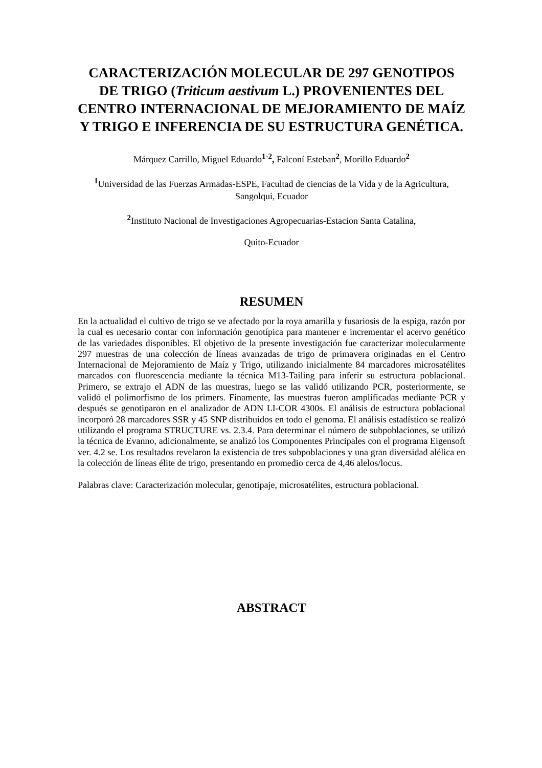CARACTERIZACIÓN MOLECULAR DE 297 GENOTIPOS DE TRIGO (Triticum aestivum L.) PROVENIENTES DEL CENTRO INTERNACIONAL DE MEJORAMIENTO DE MAÍZ Y TRIGO E INFERENCIA DE SU ESTRUCTURA GENÉTICA.
Márquez Carrillo, Miguel Eduardo<sup>1-2</sup>, Falconí Esteban<sup>2</sup>, Morillo Eduardo<sup>2</sup>
<sup>1</sup> Universidad de las Fuerzas Armadas-ESPE, Facultad de ciencias de la Vida y de la Agricultura, Sangolqui, Ecuador
<sup>2</sup> Instituto Nacional de Investigaciones Agropecuarias-Estacion Santa Catalina,
Quito-Ecuador
RESUMEN
En la actualidad el cultivo de trigo se ve afectado por la roya amarilla y fusariosis de la espiga, razón por la cual es necesario contar con información genotípica para mantener e incrementar el acervo genético de las variedades disponibles. El objetivo de la presente investigación fue caracterizar molecularmente 297 muestras de una colección de líneas avanzadas de trigo de primavera originadas en el Centro Internacional de Mejoramiento de Maíz y Trigo, utilizando inicialmente 84 marcadores microsatélites marcados con fluorescencia mediante la técnica M13-Tailing para inferir su estructura poblacional. Primero, se extrajo el ADN de las muestras, luego se las validó utilizando PCR, posteriormente, se validó el polimorfismo de los primers. Finamente, las muestras fueron amplificadas mediante PCR y después se genotiparon en el analizador de ADN LI-COR 4300s. El análisis de estructura poblacional incorporó 28 marcadores SSR y 45 SNP distribuidos en todo el genoma. El análisis estadístico se realizó utilizando el programa STRUCTURE vs. 2.3.4. Para determinar el número de subpoblaciones, se utilizó la técnica de Evanno, adicionalmente, se analizó los Componentes Principales con el programa Eigensoft ver. 4.2 se. Los resultados revelaron la existencia de tres subpoblaciones y una gran diversidad alélica en la colección de líneas élite de trigo, presentando en promedio cerca de 4,46 alelos/locus.
Palabras clave: Caracterización molecular, genotipaje, microsatélites, estructura poblacional.
ABSTRACT